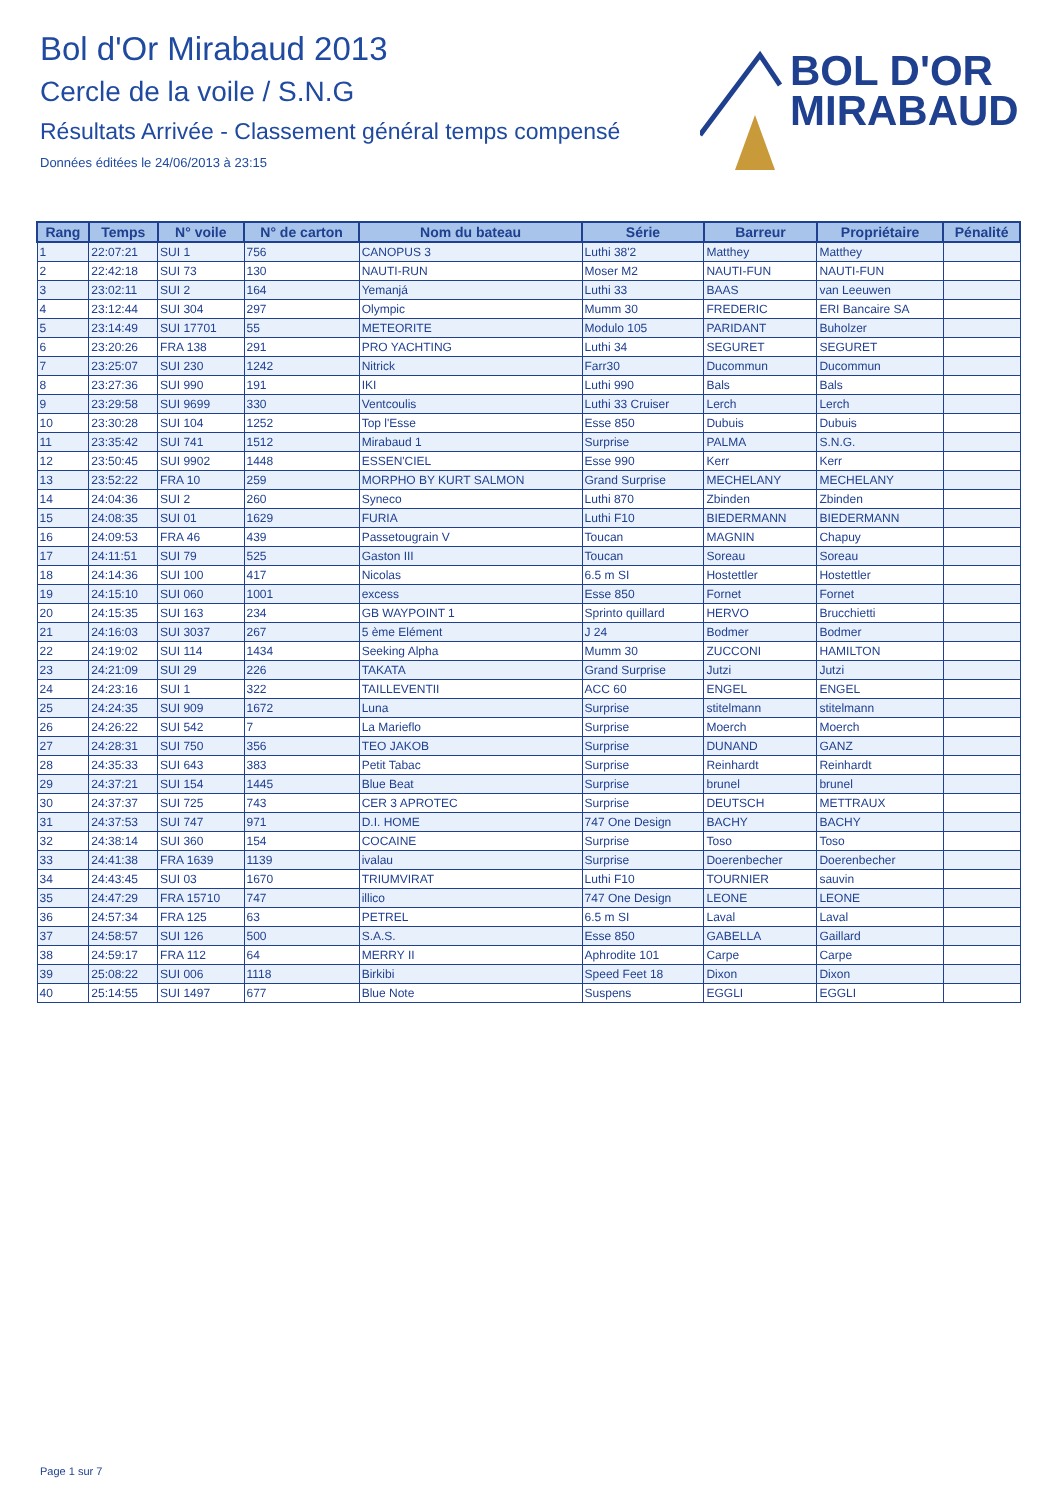Bol d'Or Mirabaud 2013
Cercle de la voile / S.N.G
Résultats Arrivée - Classement général temps compensé
Données éditées le 24/06/2013 à 23:15
BOL D'OR
MIRABAUD
| Rang | Temps | N° voile | N° de carton | Nom du bateau | Série | Barreur | Propriétaire | Pénalité |
| --- | --- | --- | --- | --- | --- | --- | --- | --- |
| 1 | 22:07:21 | SUI 1 | 756 | CANOPUS 3 | Luthi 38'2 | Matthey | Matthey | |
| 2 | 22:42:18 | SUI 73 | 130 | NAUTI-RUN | Moser M2 | NAUTI-FUN | NAUTI-FUN | |
| 3 | 23:02:11 | SUI 2 | 164 | Yemanjá | Luthi 33 | BAAS | van Leeuwen | |
| 4 | 23:12:44 | SUI 304 | 297 | Olympic | Mumm 30 | FREDERIC | ERI Bancaire SA | |
| 5 | 23:14:49 | SUI 17701 | 55 | METEORITE | Modulo 105 | PARIDANT | Buholzer | |
| 6 | 23:20:26 | FRA 138 | 291 | PRO YACHTING | Luthi 34 | SEGURET | SEGURET | |
| 7 | 23:25:07 | SUI 230 | 1242 | Nitrick | Farr30 | Ducommun | Ducommun | |
| 8 | 23:27:36 | SUI 990 | 191 | IKI | Luthi 990 | Bals | Bals | |
| 9 | 23:29:58 | SUI 9699 | 330 | Ventcoulis | Luthi 33 Cruiser | Lerch | Lerch | |
| 10 | 23:30:28 | SUI 104 | 1252 | Top l'Esse | Esse 850 | Dubuis | Dubuis | |
| 11 | 23:35:42 | SUI 741 | 1512 | Mirabaud 1 | Surprise | PALMA | S.N.G. | |
| 12 | 23:50:45 | SUI 9902 | 1448 | ESSEN'CIEL | Esse 990 | Kerr | Kerr | |
| 13 | 23:52:22 | FRA 10 | 259 | MORPHO BY KURT SALMON | Grand Surprise | MECHELANY | MECHELANY | |
| 14 | 24:04:36 | SUI 2 | 260 | Syneco | Luthi 870 | Zbinden | Zbinden | |
| 15 | 24:08:35 | SUI 01 | 1629 | FURIA | Luthi F10 | BIEDERMANN | BIEDERMANN | |
| 16 | 24:09:53 | FRA 46 | 439 | Passetougrain V | Toucan | MAGNIN | Chapuy | |
| 17 | 24:11:51 | SUI 79 | 525 | Gaston III | Toucan | Soreau | Soreau | |
| 18 | 24:14:36 | SUI 100 | 417 | Nicolas | 6.5 m SI | Hostettler | Hostettler | |
| 19 | 24:15:10 | SUI 060 | 1001 | excess | Esse 850 | Fornet | Fornet | |
| 20 | 24:15:35 | SUI 163 | 234 | GB WAYPOINT 1 | Sprinto quillard | HERVO | Brucchietti | |
| 21 | 24:16:03 | SUI 3037 | 267 | 5 ème Elément | J 24 | Bodmer | Bodmer | |
| 22 | 24:19:02 | SUI 114 | 1434 | Seeking Alpha | Mumm 30 | ZUCCONI | HAMILTON | |
| 23 | 24:21:09 | SUI 29 | 226 | TAKATA | Grand Surprise | Jutzi | Jutzi | |
| 24 | 24:23:16 | SUI 1 | 322 | TAILLEVENTII | ACC 60 | ENGEL | ENGEL | |
| 25 | 24:24:35 | SUI 909 | 1672 | Luna | Surprise | stitelmann | stitelmann | |
| 26 | 24:26:22 | SUI 542 | 7 | La Marieflo | Surprise | Moerch | Moerch | |
| 27 | 24:28:31 | SUI 750 | 356 | TEO JAKOB | Surprise | DUNAND | GANZ | |
| 28 | 24:35:33 | SUI 643 | 383 | Petit Tabac | Surprise | Reinhardt | Reinhardt | |
| 29 | 24:37:21 | SUI 154 | 1445 | Blue Beat | Surprise | brunel | brunel | |
| 30 | 24:37:37 | SUI 725 | 743 | CER 3 APROTEC | Surprise | DEUTSCH | METTRAUX | |
| 31 | 24:37:53 | SUI 747 | 971 | D.I. HOME | 747 One Design | BACHY | BACHY | |
| 32 | 24:38:14 | SUI 360 | 154 | COCAINE | Surprise | Toso | Toso | |
| 33 | 24:41:38 | FRA 1639 | 1139 | ivalau | Surprise | Doerenbecher | Doerenbecher | |
| 34 | 24:43:45 | SUI 03 | 1670 | TRIUMVIRAT | Luthi F10 | TOURNIER | sauvin | |
| 35 | 24:47:29 | FRA 15710 | 747 | illico | 747 One Design | LEONE | LEONE | |
| 36 | 24:57:34 | FRA 125 | 63 | PETREL | 6.5 m SI | Laval | Laval | |
| 37 | 24:58:57 | SUI 126 | 500 | S.A.S. | Esse 850 | GABELLA | Gaillard | |
| 38 | 24:59:17 | FRA 112 | 64 | MERRY II | Aphrodite 101 | Carpe | Carpe | |
| 39 | 25:08:22 | SUI 006 | 1118 | Birkibi | Speed Feet 18 | Dixon | Dixon | |
| 40 | 25:14:55 | SUI 1497 | 677 | Blue Note | Suspens | EGGLI | EGGLI | |
Page 1 sur 7